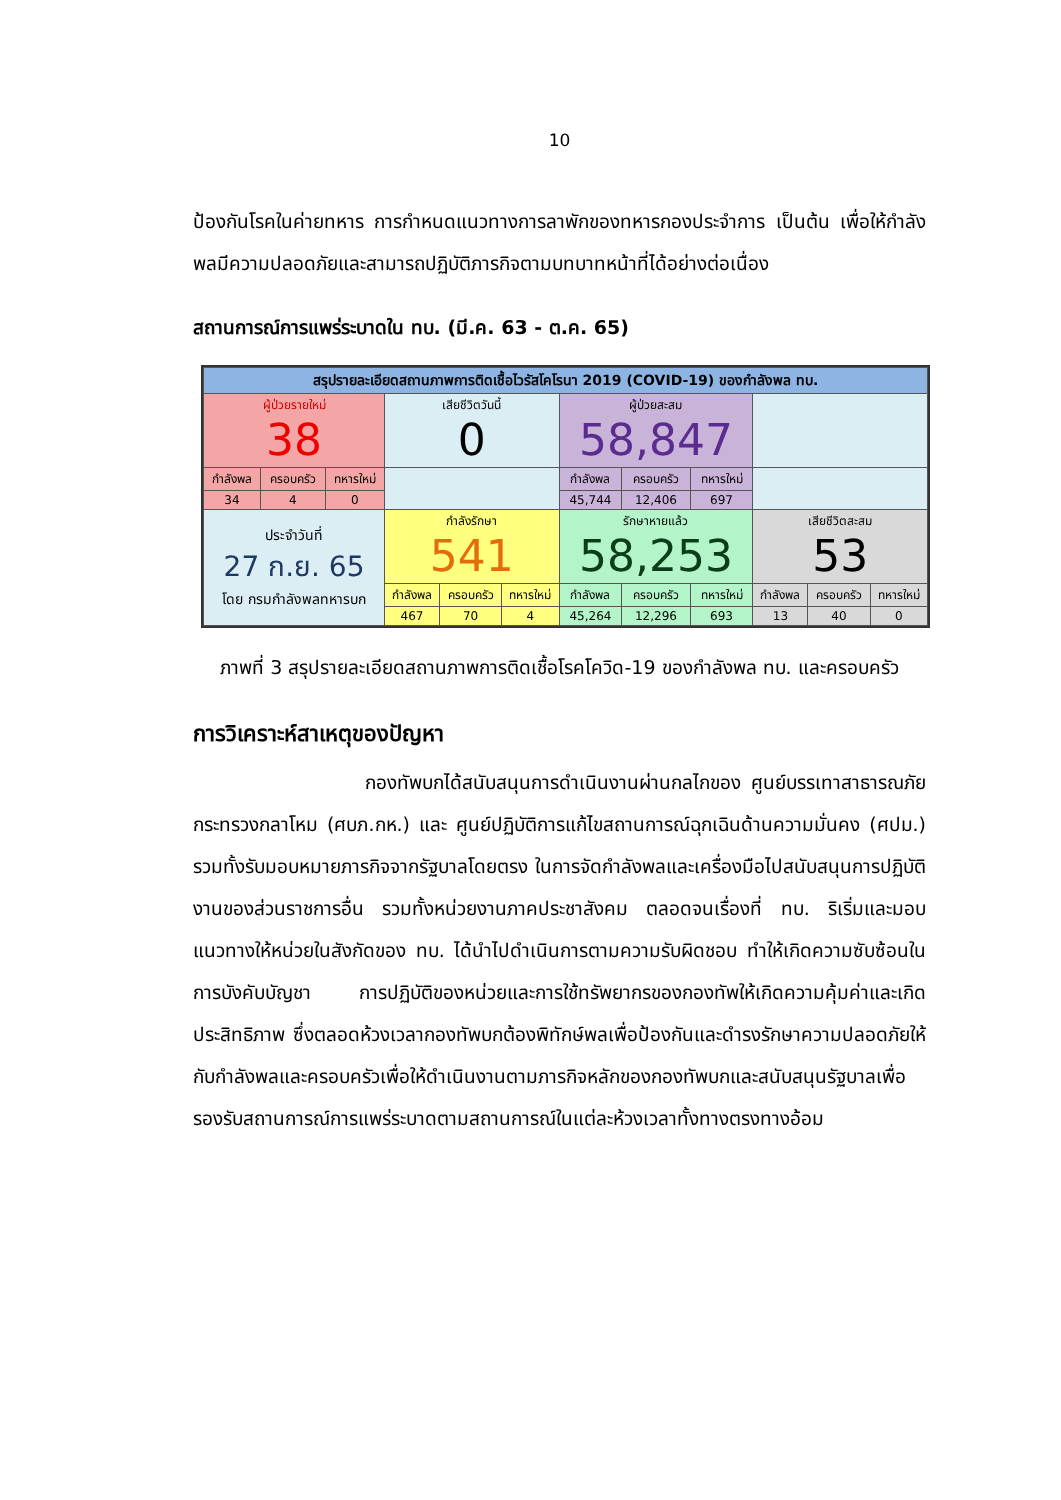10
ป้องกันโรคในค่ายทหาร การกำหนดแนวทางการลาพักของทหารกองประจำการ เป็นต้น เพื่อให้กำลังพลมีความปลอดภัยและสามารถปฏิบัติภารกิจตามบทบาทหน้าที่ได้อย่างต่อเนื่อง
สถานการณ์การแพร่ระบาดใน ทบ. (มี.ค. 63 - ต.ค. 65)
| สรุปรายละเอียดสถานภาพการติดเชื้อไวรัสโคโรนา 2019 (COVID-19) ของกำลังพล ทบ. | | | | | | | | | | | |
| ผู้ป่วยรายใหม่ 38 | | | เสียชีวิตวันนี้ 0 | | | ผู้ป่วยสะสม 58,847 | | | | | |
| กำลังพล | ครอบครัว | ทหารใหม่ | | | | กำลังพล | ครอบครัว | ทหารใหม่ | | | |
| 34 | 4 | 0 | | | | 45,744 | 12,406 | 697 | | | |
| ประจำวันที่ 27 ก.ย. 65 โดย กรมกำลังพลทหารบก | | | กำลังรักษา 541 | | | รักษาหายแล้ว 58,253 | | | เสียชีวิตสะสม 53 | | |
| | | | กำลังพล | ครอบครัว | ทหารใหม่ | กำลังพล | ครอบครัว | ทหารใหม่ | กำลังพล | ครอบครัว | ทหารใหม่ |
| | | | 467 | 70 | 4 | 45,264 | 12,296 | 693 | 13 | 40 | 0 |
ภาพที่ 3 สรุปรายละเอียดสถานภาพการติดเชื้อโรคโควิด-19 ของกำลังพล ทบ. และครอบครัว
การวิเคราะห์สาเหตุของปัญหา
กองทัพบกได้สนับสนุนการดำเนินงานผ่านกลไกของ ศูนย์บรรเทาสาธารณภัย กระทรวงกลาโหม (ศบภ.กห.) และ ศูนย์ปฏิบัติการแก้ไขสถานการณ์ฉุกเฉินด้านความมั่นคง (ศปม.) รวมทั้งรับมอบหมายภารกิจจากรัฐบาลโดยตรง ในการจัดกำลังพลและเครื่องมือไปสนับสนุนการปฏิบัติงานของส่วนราชการอื่น รวมทั้งหน่วยงานภาคประชาสังคม ตลอดจนเรื่องที่ ทบ. ริเริ่มและมอบแนวทางให้หน่วยในสังกัดของ ทบ. ได้นำไปดำเนินการตามความรับผิดชอบ ทำให้เกิดความซับซ้อนในการบังคับบัญชา การปฏิบัติของหน่วยและการใช้ทรัพยากรของกองทัพให้เกิดความคุ้มค่าและเกิดประสิทธิภาพ ซึ่งตลอดห้วงเวลากองทัพบกต้องพิทักษ์พลเพื่อป้องกันและดำรงรักษาความปลอดภัยให้กับกำลังพลและครอบครัวเพื่อให้ดำเนินงานตามภารกิจหลักของกองทัพบกและสนับสนุนรัฐบาลเพื่อรองรับสถานการณ์การแพร่ระบาดตามสถานการณ์ในแต่ละห้วงเวลาทั้งทางตรงทางอ้อม